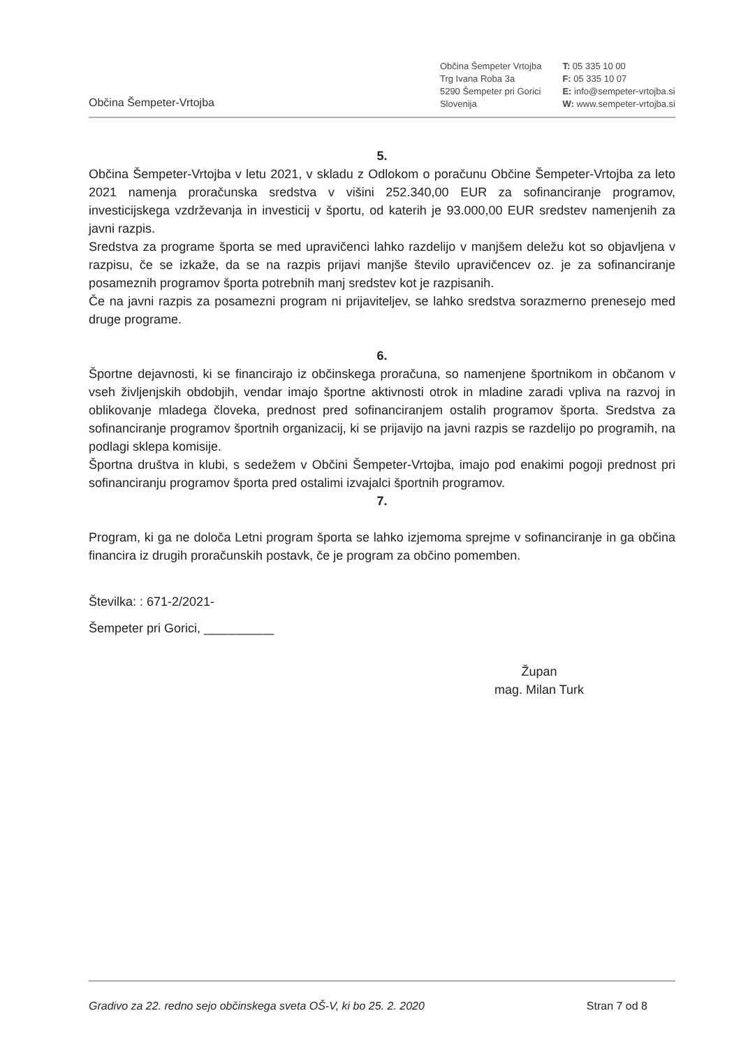Občina Šempeter-Vrtojba
Občina Šempeter Vrtojba
Trg Ivana Roba 3a
5290 Šempeter pri Gorici
Slovenija
T: 05 335 10 00
F: 05 335 10 07
E: info@sempeter-vrtojba.si
W: www.sempeter-vrtojba.si
5.
Občina Šempeter-Vrtojba v letu 2021, v skladu z Odlokom o poračunu Občine Šempeter-Vrtojba za leto 2021 namenja proračunska sredstva v višini 252.340,00 EUR za sofinanciranje programov, investicijskega vzdrževanja in investicij v športu, od katerih je 93.000,00 EUR sredstev namenjenih za javni razpis.
Sredstva za programe športa se med upravičenci lahko razdelijo v manjšem deležu kot so objavljena v razpisu, če se izkaže, da se na razpis prijavi manjše število upravičencev oz. je za sofinanciranje posameznih programov športa potrebnih manj sredstev kot je razpisanih.
Če na javni razpis za posamezni program ni prijaviteljev, se lahko sredstva sorazmerno prenesejo med druge programe.
6.
Športne dejavnosti, ki se financirajo iz občinskega proračuna, so namenjene športnikom in občanom v vseh življenjskih obdobjih, vendar imajo športne aktivnosti otrok in mladine zaradi vpliva na razvoj in oblikovanje mladega človeka, prednost pred sofinanciranjem ostalih programov športa. Sredstva za sofinanciranje programov športnih organizacij, ki se prijavijo na javni razpis se razdelijo po programih, na podlagi sklepa komisije.
Športna društva in klubi, s sedežem v Občini Šempeter-Vrtojba, imajo pod enakimi pogoji prednost pri sofinanciranju programov športa pred ostalimi izvajalci športnih programov.
7.
Program, ki ga ne določa Letni program športa se lahko izjemoma sprejme v sofinanciranje in ga občina financira iz drugih proračunskih postavk, če je program za občino pomemben.
Številka: : 671-2/2021-
Šempeter pri Gorici, __________
Župan
mag. Milan Turk
Gradivo za 22. redno sejo občinskega sveta OŠ-V, ki bo 25. 2. 2020 Stran 7 od 8